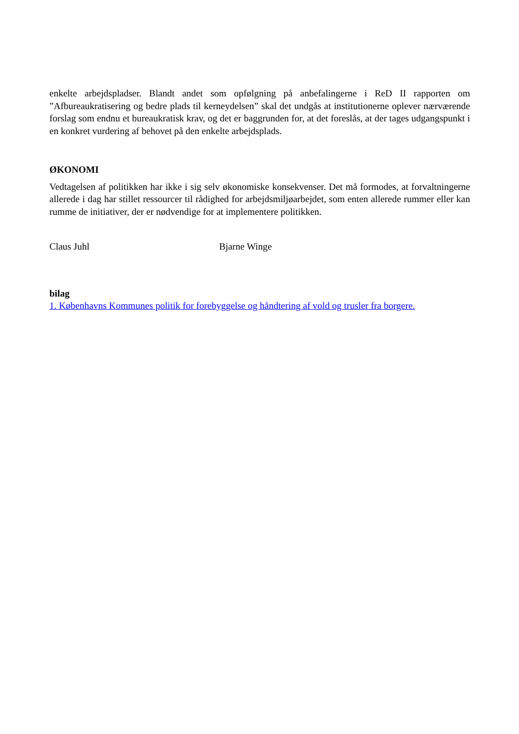enkelte arbejdspladser. Blandt andet som opfølgning på anbefalingerne i ReD II rapporten om ”Afbureaukratisering og bedre plads til kerneydelsen” skal det undgås at institutionerne oplever nærværende forslag som endnu et bureaukratisk krav, og det er baggrunden for, at det foreslås, at der tages udgangspunkt i en konkret vurdering af behovet på den enkelte arbejdsplads.
ØKONOMI
Vedtagelsen af politikken har ikke i sig selv økonomiske konsekvenser. Det må formodes, at forvaltningerne allerede i dag har stillet ressourcer til rådighed for arbejdsmiljøarbejdet, som enten allerede rummer eller kan rumme de initiativer, der er nødvendige for at implementere politikken.
Claus Juhl Bjarne Winge
bilag
1. Københavns Kommunes politik for forebyggelse og håndtering af vold og trusler fra borgere.